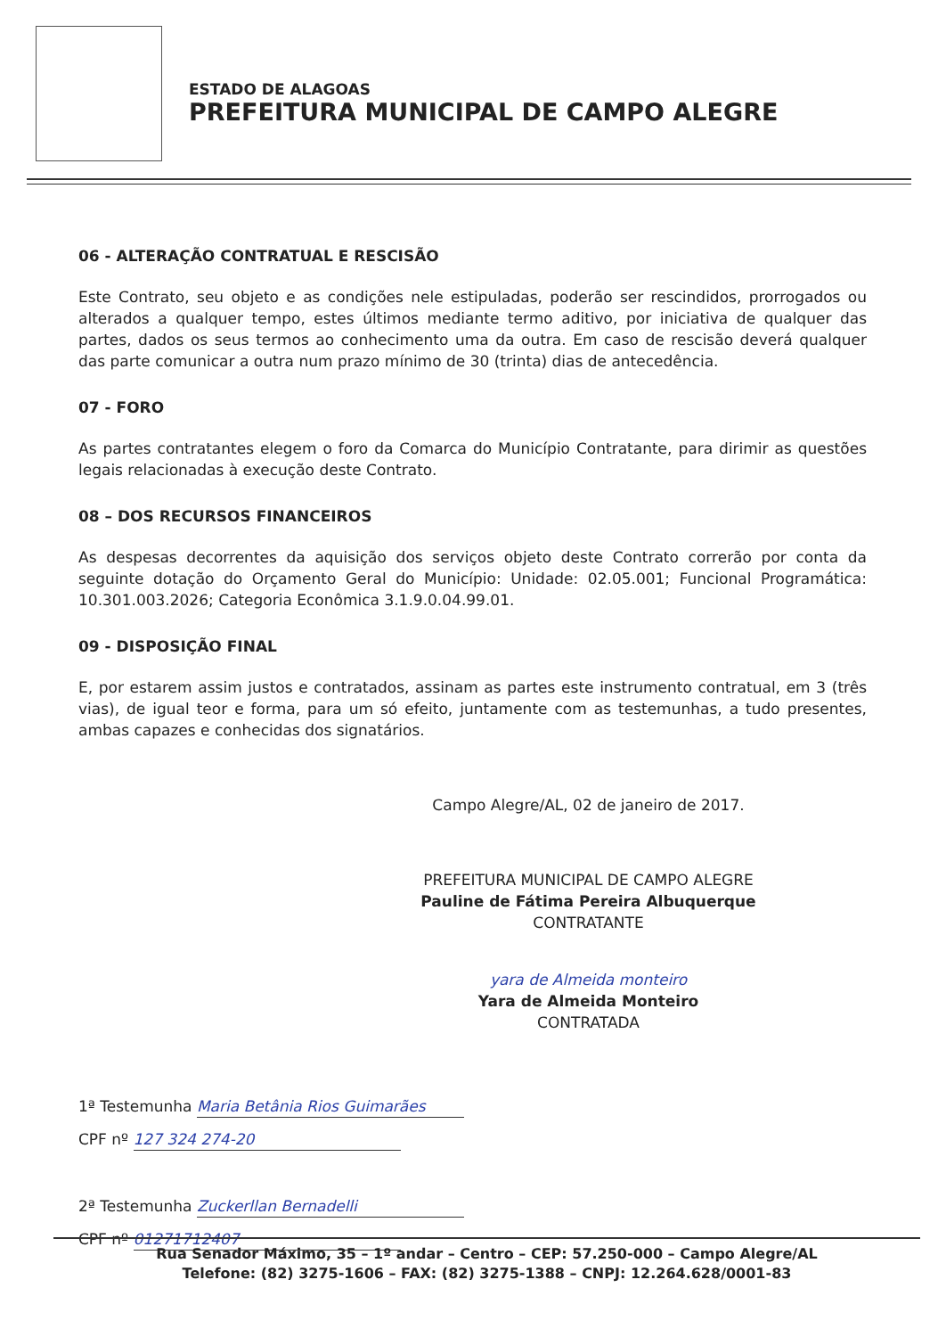ESTADO DE ALAGOAS
PREFEITURA MUNICIPAL DE CAMPO ALEGRE
06 - ALTERAÇÃO CONTRATUAL E RESCISÃO
Este Contrato, seu objeto e as condições nele estipuladas, poderão ser rescindidos, prorrogados ou alterados a qualquer tempo, estes últimos mediante termo aditivo, por iniciativa de qualquer das partes, dados os seus termos ao conhecimento uma da outra. Em caso de rescisão deverá qualquer das parte comunicar a outra num prazo mínimo de 30 (trinta) dias de antecedência.
07 - FORO
As partes contratantes elegem o foro da Comarca do Município Contratante, para dirimir as questões legais relacionadas à execução deste Contrato.
08 – DOS RECURSOS FINANCEIROS
As despesas decorrentes da aquisição dos serviços objeto deste Contrato correrão por conta da seguinte dotação do Orçamento Geral do Município: Unidade: 02.05.001; Funcional Programática: 10.301.003.2026; Categoria Econômica 3.1.9.0.04.99.01.
09 - DISPOSIÇÃO FINAL
E, por estarem assim justos e contratados, assinam as partes este instrumento contratual, em 3 (três vias), de igual teor e forma, para um só efeito, juntamente com as testemunhas, a tudo presentes, ambas capazes e conhecidas dos signatários.
Campo Alegre/AL, 02 de janeiro de 2017.
PREFEITURA MUNICIPAL DE CAMPO ALEGRE
Pauline de Fátima Pereira Albuquerque
CONTRATANTE
yara de Almeida monteiro
Yara de Almeida Monteiro
CONTRATADA
1ª Testemunha Maria Betânia Rios Guimarães
CPF nº 127 324 274-20
2ª Testemunha Zuckerllan Bernadelli
CPF nº 01271712407
Rua Senador Máximo, 35 – 1º andar – Centro – CEP: 57.250-000 – Campo Alegre/AL
Telefone: (82) 3275-1606 – FAX: (82) 3275-1388 – CNPJ: 12.264.628/0001-83